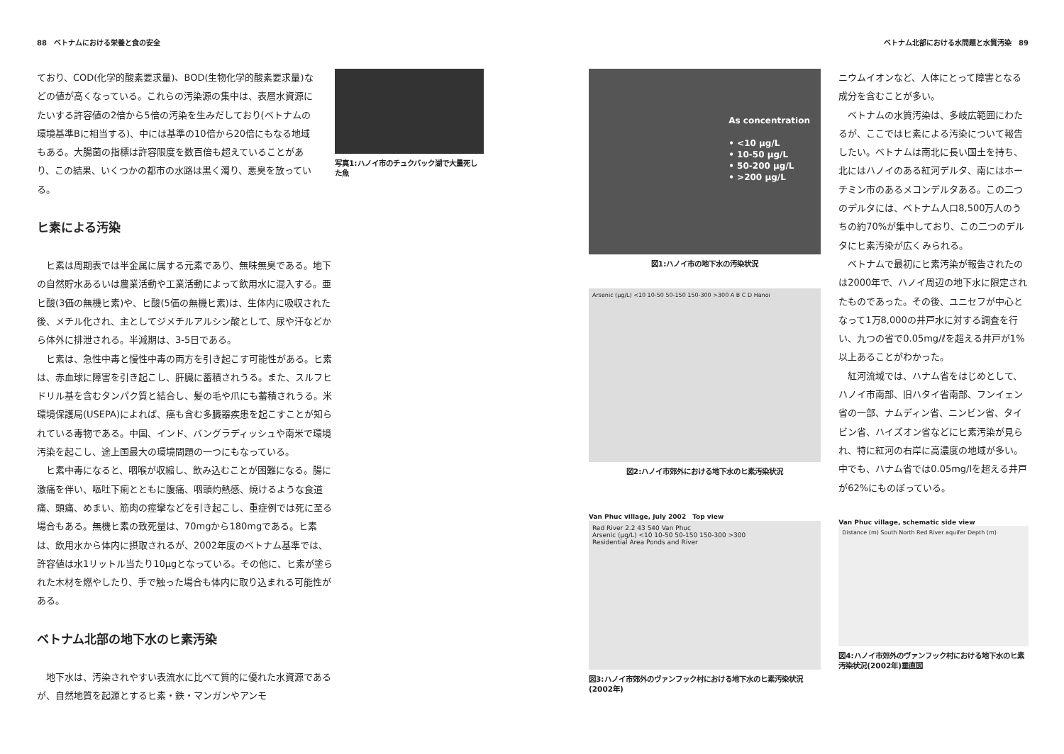88　ベトナムにおける栄養と食の安全
ており、COD(化学的酸素要求量)、BOD(生物化学的酸素要求量)などの値が高くなっている。これらの汚染源の集中は、表層水資源にたいする許容値の2倍から5倍の汚染を生みだしており(ベトナムの環境基準Bに相当する)、中には基準の10倍から20倍にもなる地域もある。大腸菌の指標は許容限度を数百倍も超えていることがあり、この結果、いくつかの都市の水路は黒く濁り、悪臭を放っている。
写真1:ハノイ市のチュクバック湖で大量死した魚
ヒ素による汚染
ヒ素は周期表では半金属に属する元素であり、無味無臭である。地下の自然貯水あるいは農業活動や工業活動によって飲用水に混入する。亜ヒ酸(3価の無機ヒ素)や、ヒ酸(5価の無機ヒ素)は、生体内に吸収された後、メチル化され、主としてジメチルアルシン酸として、尿や汗などから体外に排泄される。半減期は、3-5日である。
ヒ素は、急性中毒と慢性中毒の両方を引き起こす可能性がある。ヒ素は、赤血球に障害を引き起こし、肝臓に蓄積されうる。また、スルフヒドリル基を含むタンパク質と結合し、髪の毛や爪にも蓄積されうる。米環境保護局(USEPA)によれば、癌も含む多臓器疾患を起こすことが知られている毒物である。中国、インド、バングラディッシュや南米で環境汚染を起こし、途上国最大の環境問題の一つにもなっている。
ヒ素中毒になると、咽喉が収縮し、飲み込むことが困難になる。腸に激痛を伴い、嘔吐下痢とともに腹痛、咽頭灼熱感、焼けるような食道痛、頭痛、めまい、筋肉の痙攣などを引き起こし、重症例では死に至る場合もある。無機ヒ素の致死量は、70mgから180mgである。ヒ素は、飲用水から体内に摂取されるが、2002年度のベトナム基準では、許容値は水1リットル当たり10μgとなっている。その他に、ヒ素が塗られた木材を燃やしたり、手で触った場合も体内に取り込まれる可能性がある。
ベトナム北部の地下水のヒ素汚染
地下水は、汚染されやすい表流水に比べて質的に優れた水資源であるが、自然地質を起源とするヒ素・鉄・マンガンやアンモ
ベトナム北部における水問題と水質汚染　89
As concentration
• <10 µg/L
• 10-50 µg/L
• 50-200 µg/L
• >200 µg/L
図1:ハノイ市の地下水の汚染状況
Arsenic (µg/L) <10 10-50 50-150 150-300 >300 A B C D Hanoi
図2:ハノイ市郊外における地下水のヒ素汚染状況
Van Phuc village, July 2002　Top view
Red River 2.2 43 540 Van Phuc
Arsenic (µg/L) <10 10-50 50-150 150-300 >300
Residential Area Ponds and River
図3:ハノイ市郊外のヴァンフック村における地下水のヒ素汚染状況(2002年)
ニウムイオンなど、人体にとって障害となる成分を含むことが多い。
ベトナムの水質汚染は、多岐広範囲にわたるが、ここではヒ素による汚染について報告したい。ベトナムは南北に長い国土を持ち、北にはハノイのある紅河デルタ、南にはホーチミン市のあるメコンデルタある。この二つのデルタには、ベトナム人口8,500万人のうちの約70%が集中しており、この二つのデルタにヒ素汚染が広くみられる。
ベトナムで最初にヒ素汚染が報告されたのは2000年で、ハノイ周辺の地下水に限定されたものであった。その後、ユニセフが中心となって1万8,000の井戸水に対する調査を行い、九つの省で0.05mg/ℓを超える井戸が1%以上あることがわかった。
紅河流域では、ハナム省をはじめとして、ハノイ市南部、旧ハタイ省南部、フンイェン省の一部、ナムディン省、ニンビン省、タイビン省、ハイズオン省などにヒ素汚染が見られ、特に紅河の右岸に高濃度の地域が多い。中でも、ハナム省では0.05mg/lを超える井戸が62%にものぼっている。
Van Phuc village, schematic side view
Distance (m) South North Red River aquifer Depth (m)
図4:ハノイ市郊外のヴァンフック村における地下水のヒ素汚染状況(2002年)垂直図